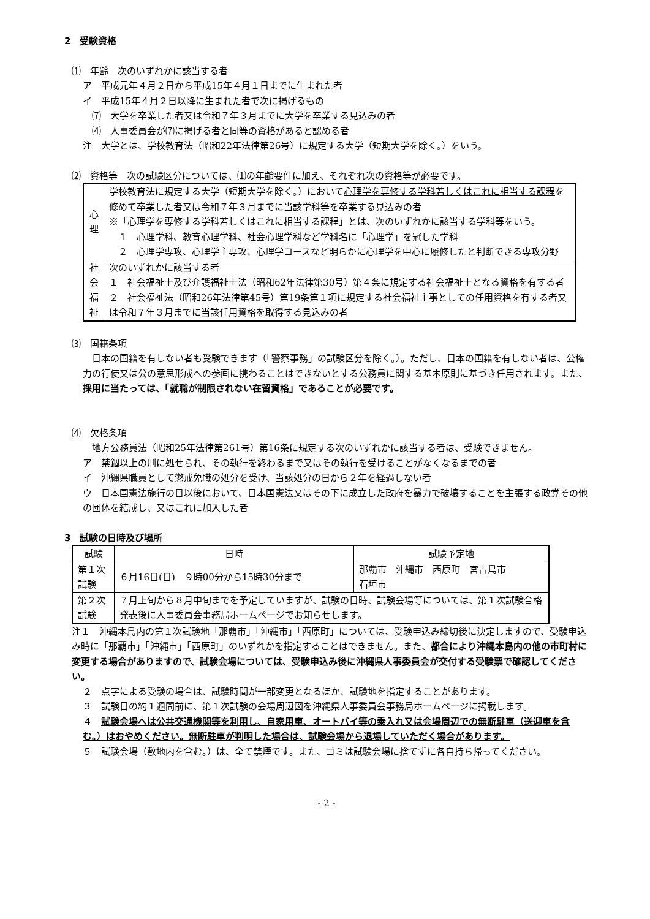2　受験資格
⑴　年齢　次のいずれかに該当する者
ア　平成元年４月２日から平成15年４月１日までに生まれた者
イ　平成15年４月２日以降に生まれた者で次に掲げるもの
⑺　大学を卒業した者又は令和７年３月までに大学を卒業する見込みの者
⑷　人事委員会が⑺に掲げる者と同等の資格があると認める者
注　大学とは、学校教育法（昭和22年法律第26号）に規定する大学（短期大学を除く。）をいう。
⑵　資格等　次の試験区分については、⑴の年齢要件に加え、それぞれ次の資格等が必要です。
| 心 理 | 学校教育法に規定する大学（短期大学を除く。）において 心理学を専修する学科若しくはこれに相当する課程 を修めて卒業した者又は令和７年３月までに当該学科等を卒業する見込みの者 ※「心理学を専修する学科若しくはこれに相当する課程」とは、次のいずれかに該当する学科等をいう。 １ 心理学科、教育心理学科、社会心理学科など学科名に「心理学」を冠した学科 ２ 心理学専攻、心理学主専攻、心理学コースなど明らかに心理学を中心に履修したと判断できる専攻分野 |
| 社 会 福 祉 | 次のいずれかに該当する者 １ 社会福祉士及び介護福祉士法（昭和62年法律第30号）第４条に規定する社会福祉士となる資格を有する者 ２ 社会福祉法（昭和26年法律第45号）第19条第１項に規定する社会福祉主事としての任用資格を有する者又は令和７年３月までに当該任用資格を取得する見込みの者 |
⑶　国籍条項
　日本の国籍を有しない者も受験できます（「警察事務」の試験区分を除く。）。ただし、日本の国籍を有しない者は、公権力の行使又は公の意思形成への参画に携わることはできないとする公務員に関する基本原則に基づき任用されます。また、採用に当たっては、「就職が制限されない在留資格」であることが必要です。
⑷　欠格条項
　地方公務員法（昭和25年法律第261号）第16条に規定する次のいずれかに該当する者は、受験できません。
ア　禁錮以上の刑に処せられ、その執行を終わるまで又はその執行を受けることがなくなるまでの者
イ　沖縄県職員として懲戒免職の処分を受け、当該処分の日から２年を経過しない者
ウ　日本国憲法施行の日以後において、日本国憲法又はその下に成立した政府を暴力で破壊することを主張する政党その他の団体を結成し、又はこれに加入した者
3　試験の日時及び場所
| 試験 | 日時 | 試験予定地 |
| --- | --- | --- |
| 第１次試験 | ６月16日(日) ９時00分から15時30分まで | 那覇市 沖縄市 西原町 宮古島市 石垣市 |
| 第２次試験 | ７月上旬から８月中旬までを予定していますが、試験の日時、試験会場等については、第１次試験合格発表後に人事委員会事務局ホームページでお知らせします。 | |
注１　沖縄本島内の第１次試験地「那覇市」「沖縄市」「西原町」については、受験申込み締切後に決定しますので、受験申込み時に「那覇市」「沖縄市」「西原町」のいずれかを指定することはできません。また、都合により沖縄本島内の他の市町村に変更する場合がありますので、試験会場については、受験申込み後に沖縄県人事委員会が交付する受験票で確認してください。
２　点字による受験の場合は、試験時間が一部変更となるほか、試験地を指定することがあります。
３　試験日の約１週間前に、第１次試験の会場周辺図を沖縄県人事委員会事務局ホームページに掲載します。
４　試験会場へは公共交通機関等を利用し、自家用車、オートバイ等の乗入れ又は会場周辺での無断駐車（送迎車を含む。）はおやめください。無断駐車が判明した場合は、試験会場から退場していただく場合があります。
５　試験会場（敷地内を含む。）は、全て禁煙です。また、ゴミは試験会場に捨てずに各自持ち帰ってください。
- 2 -